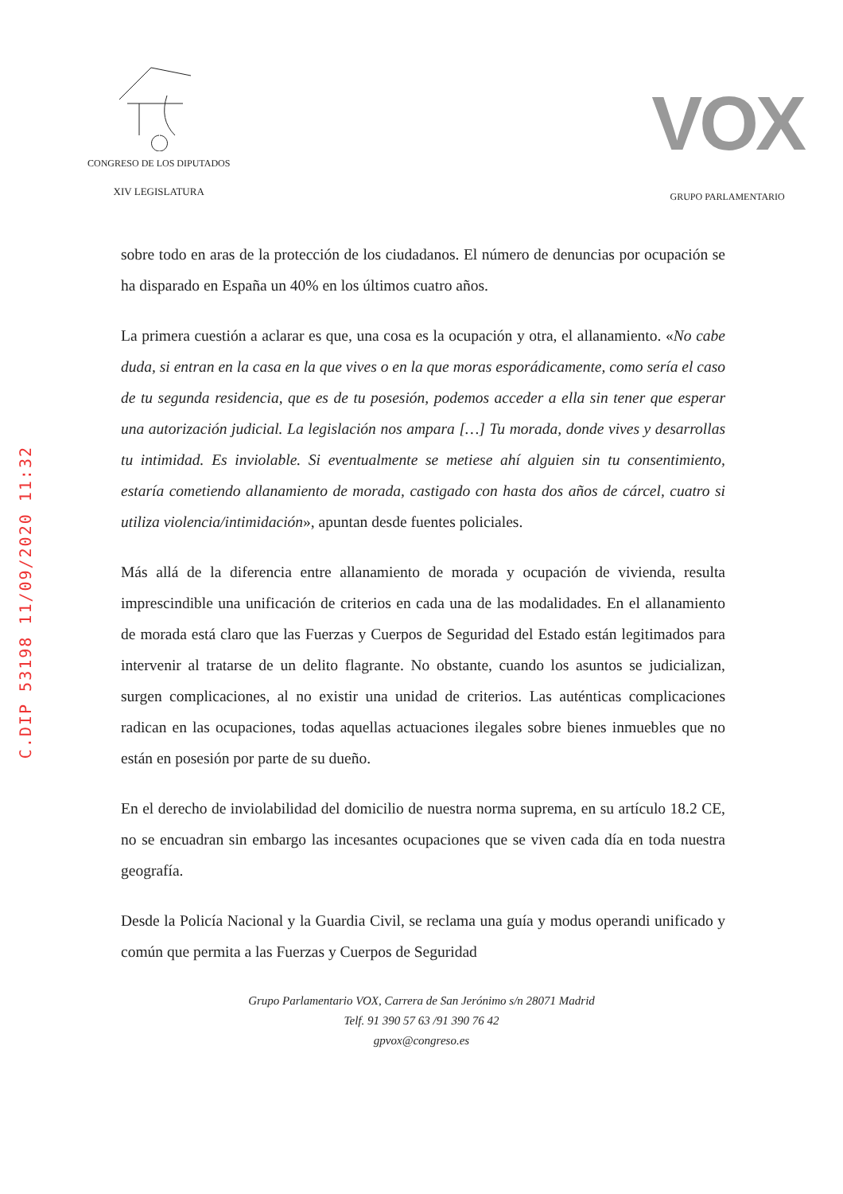C.DIP 53198 11/09/2020 11:32
CONGRESO DE LOS DIPUTADOS
XIV LEGISLATURA
VOX
GRUPO PARLAMENTARIO
sobre todo en aras de la protección de los ciudadanos. El número de denuncias por ocupación se ha disparado en España un 40% en los últimos cuatro años.
La primera cuestión a aclarar es que, una cosa es la ocupación y otra, el allanamiento. «No cabe duda, si entran en la casa en la que vives o en la que moras esporádicamente, como sería el caso de tu segunda residencia, que es de tu posesión, podemos acceder a ella sin tener que esperar una autorización judicial. La legislación nos ampara […] Tu morada, donde vives y desarrollas tu intimidad. Es inviolable. Si eventualmente se metiese ahí alguien sin tu consentimiento, estaría cometiendo allanamiento de morada, castigado con hasta dos años de cárcel, cuatro si utiliza violencia/intimidación», apuntan desde fuentes policiales.
Más allá de la diferencia entre allanamiento de morada y ocupación de vivienda, resulta imprescindible una unificación de criterios en cada una de las modalidades. En el allanamiento de morada está claro que las Fuerzas y Cuerpos de Seguridad del Estado están legitimados para intervenir al tratarse de un delito flagrante. No obstante, cuando los asuntos se judicializan, surgen complicaciones, al no existir una unidad de criterios. Las auténticas complicaciones radican en las ocupaciones, todas aquellas actuaciones ilegales sobre bienes inmuebles que no están en posesión por parte de su dueño.
En el derecho de inviolabilidad del domicilio de nuestra norma suprema, en su artículo 18.2 CE, no se encuadran sin embargo las incesantes ocupaciones que se viven cada día en toda nuestra geografía.
Desde la Policía Nacional y la Guardia Civil, se reclama una guía y modus operandi unificado y común que permita a las Fuerzas y Cuerpos de Seguridad
Grupo Parlamentario VOX, Carrera de San Jerónimo s/n 28071 Madrid
Telf. 91 390 57 63 /91 390 76 42
gpvox@congreso.es